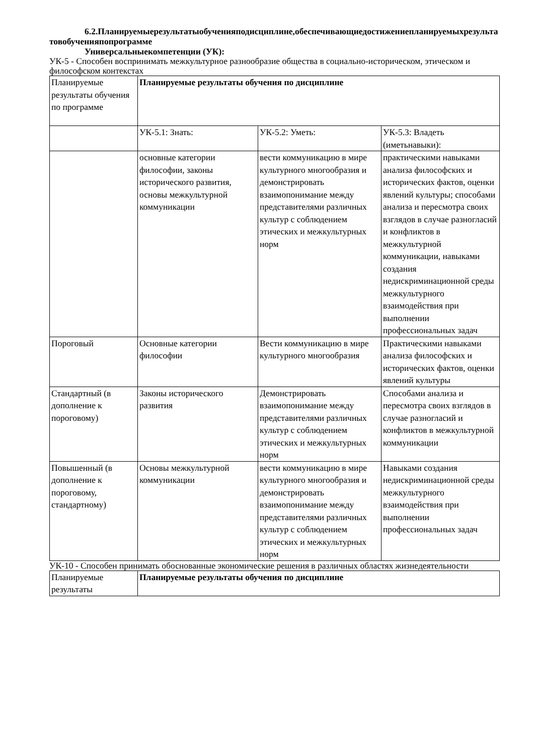6.2.Планируемыерезультатыобученияподисциплине,обеспечивающиедостижениепланируемыхрезультатовобученияпопрограмме
Универсальныекомпетенции (УК):
УК-5 - Способен воспринимать межкультурное разнообразие общества в социально-историческом, этическом и философском контекстах
| Планируемые результаты обучения по программе | Планируемые результаты обучения по дисциплине | | |
| | УК-5.1: Знать: | УК-5.2: Уметь: | УК-5.3: Владеть (иметьнавыки): |
| | основные категории философии, законы исторического развития, основы межкультурной коммуникации | вести коммуникацию в мире культурного многообразия и демонстрировать взаимопонимание между представителями различных культур с соблюдением этических и межкультурных норм | практическими навыками анализа философских и исторических фактов, оценки явлений культуры; способами анализа и пересмотра своих взглядов в случае разногласий и конфликтов в межкультурной коммуникации, навыками создания недискриминационной среды межкультурного взаимодействия при выполнении профессиональных задач |
| Пороговый | Основные категории философии | Вести коммуникацию в мире культурного многообразия | Практическими навыками анализа философских и исторических фактов, оценки явлений культуры |
| Стандартный (в дополнение к пороговому) | Законы исторического развития | Демонстрировать взаимопонимание между представителями различных культур с соблюдением этических и межкультурных норм | Способами анализа и пересмотра своих взглядов в случае разногласий и конфликтов в межкультурной коммуникации |
| Повышенный (в дополнение к пороговому, стандартному) | Основы межкультурной коммуникации | вести коммуникацию в мире культурного многообразия и демонстрировать взаимопонимание между представителями различных культур с соблюдением этических и межкультурных норм | Навыками создания недискриминационной среды межкультурного взаимодействия при выполнении профессиональных задач |
УК-10 - Способен принимать обоснованные экономические решения в различных областях жизнедеятельности
| Планируемые результаты | Планируемые результаты обучения по дисциплине |